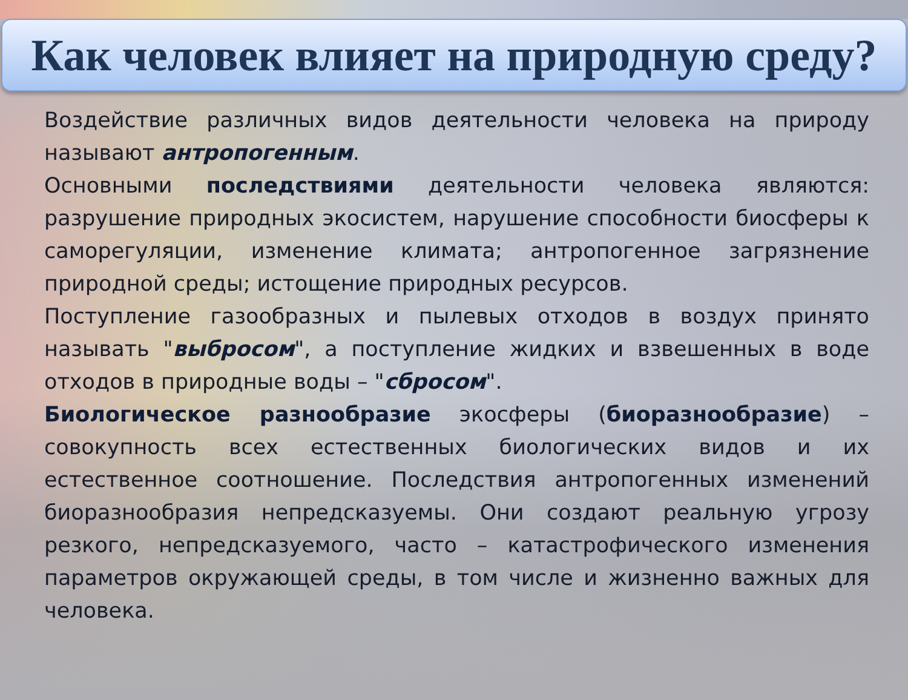Как человек влияет на природную среду?
Воздействие различных видов деятельности человека на природу называют антропогенным.
Основными последствиями деятельности человека являются: разрушение природных экосистем, нарушение способности биосферы к саморегуляции, изменение климата; антропогенное загрязнение природной среды; истощение природных ресурсов.
Поступление газообразных и пылевых отходов в воздух принято называть "выбросом", а поступление жидких и взвешенных в воде отходов в природные воды – "сбросом".
Биологическое разнообразие экосферы (биоразнообразие) – совокупность всех естественных биологических видов и их естественное соотношение. Последствия антропогенных изменений биоразнообразия непредсказуемы. Они создают реальную угрозу резкого, непредсказуемого, часто – катастрофического изменения параметров окружающей среды, в том числе и жизненно важных для человека.